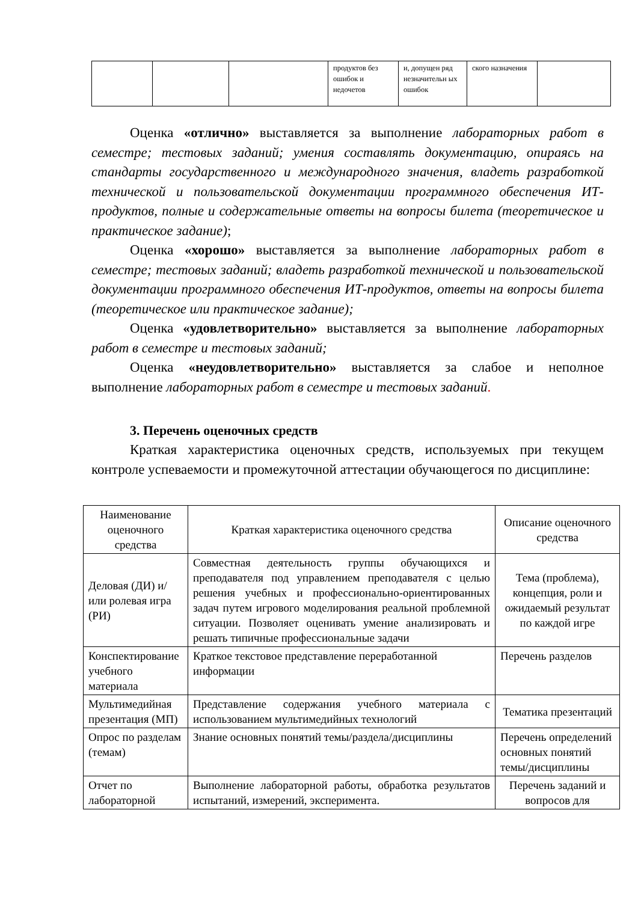| | | | продуктов без ошибок и недочетов | и, допущен ряд незначительн ых ошибок | ского назначения | |
Оценка «отлично» выставляется за выполнение лабораторных работ в семестре; тестовых заданий; умения составлять документацию, опираясь на стандарты государственного и международного значения, владеть разработкой технической и пользовательской документации программного обеспечения ИТ-продуктов, полные и содержательные ответы на вопросы билета (теоретическое и практическое задание);
Оценка «хорошо» выставляется за выполнение лабораторных работ в семестре; тестовых заданий; владеть разработкой технической и пользовательской документации программного обеспечения ИТ-продуктов, ответы на вопросы билета (теоретическое или практическое задание);
Оценка «удовлетворительно» выставляется за выполнение лабораторных работ в семестре и тестовых заданий;
Оценка «неудовлетворительно» выставляется за слабое и неполное выполнение лабораторных работ в семестре и тестовых заданий.
3. Перечень оценочных средств
Краткая характеристика оценочных средств, используемых при текущем контроле успеваемости и промежуточной аттестации обучающегося по дисциплине:
| Наименование оценочного средства | Краткая характеристика оценочного средства | Описание оценочного средства |
| --- | --- | --- |
| Деловая (ДИ) и/или ролевая игра (РИ) | Совместная деятельность группы обучающихся и преподавателя под управлением преподавателя с целью решения учебных и профессионально-ориентированных задач путем игрового моделирования реальной проблемной ситуации. Позволяет оценивать умение анализировать и решать типичные профессиональные задачи | Тема (проблема), концепция, роли и ожидаемый результат по каждой игре |
| Конспектирование учебного материала | Краткое текстовое представление переработанной информации | Перечень разделов |
| Мультимедийная презентация (МП) | Представление содержания учебного материала с использованием мультимедийных технологий | Тематика презентаций |
| Опрос по разделам (темам) | Знание основных понятий темы/раздела/дисциплины | Перечень определений основных понятий темы/дисциплины |
| Отчет по лабораторной | Выполнение лабораторной работы, обработка результатов испытаний, измерений, эксперимента. | Перечень заданий и вопросов для |